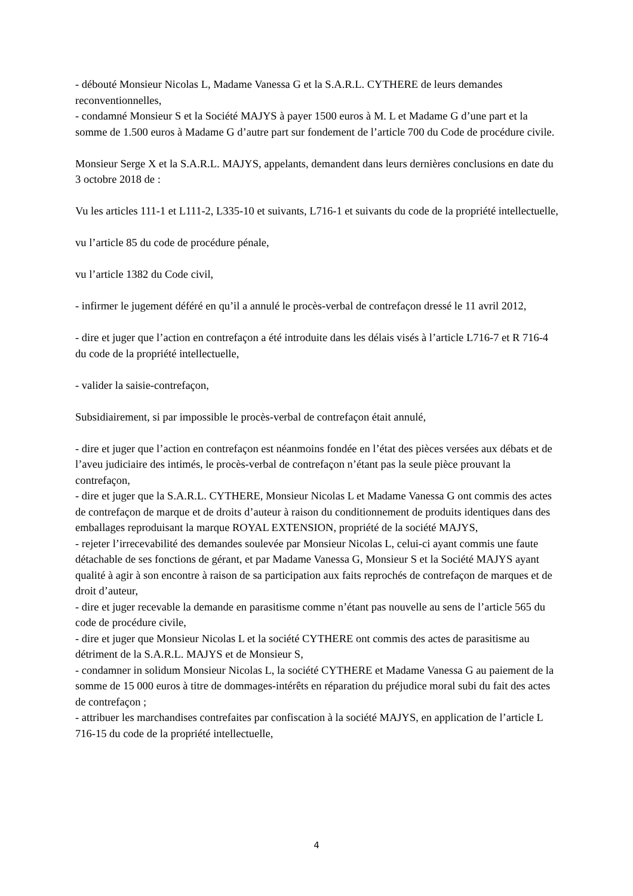- débouté Monsieur Nicolas L, Madame Vanessa G et la S.A.R.L. CYTHERE de leurs demandes reconventionnelles,
- condamné Monsieur S et la Société MAJYS à payer 1500 euros à M. L et Madame G d’une part et la somme de 1.500 euros à Madame G d’autre part sur fondement de l’article 700 du Code de procédure civile.
Monsieur Serge X et la S.A.R.L. MAJYS, appelants, demandent dans leurs dernières conclusions en date du 3 octobre 2018 de :
Vu les articles 111-1 et L111-2, L335-10 et suivants, L716-1 et suivants du code de la propriété intellectuelle,
vu l’article 85 du code de procédure pénale,
vu l’article 1382 du Code civil,
- infirmer le jugement déféré en qu’il a annulé le procès-verbal de contrefaçon dressé le 11 avril 2012,
- dire et juger que l’action en contrefaçon a été introduite dans les délais visés à l’article L716-7 et R 716-4 du code de la propriété intellectuelle,
- valider la saisie-contrefaçon,
Subsidiairement, si par impossible le procès-verbal de contrefaçon était annulé,
- dire et juger que l’action en contrefaçon est néanmoins fondée en l’état des pièces versées aux débats et de l’aveu judiciaire des intimés, le procès-verbal de contrefaçon n’étant pas la seule pièce prouvant la contrefaçon,
- dire et juger que la S.A.R.L. CYTHERE, Monsieur Nicolas L et Madame Vanessa G ont commis des actes de contrefaçon de marque et de droits d’auteur à raison du conditionnement de produits identiques dans des emballages reproduisant la marque ROYAL EXTENSION, propriété de la société MAJYS,
- rejeter l’irrecevabilité des demandes soulevée par Monsieur Nicolas L, celui-ci ayant commis une faute détachable de ses fonctions de gérant, et par Madame Vanessa G, Monsieur S et la Société MAJYS ayant qualité à agir à son encontre à raison de sa participation aux faits reprochés de contrefaçon de marques et de droit d’auteur,
- dire et juger recevable la demande en parasitisme comme n’étant pas nouvelle au sens de l’article 565 du code de procédure civile,
- dire et juger que Monsieur Nicolas L et la société CYTHERE ont commis des actes de parasitisme au détriment de la S.A.R.L. MAJYS et de Monsieur S,
- condamner in solidum Monsieur Nicolas L, la société CYTHERE et Madame Vanessa G au paiement de la somme de 15 000 euros à titre de dommages-intérêts en réparation du préjudice moral subi du fait des actes de contrefaçon ;
- attribuer les marchandises contrefaites par confiscation à la société MAJYS, en application de l’article L 716-15 du code de la propriété intellectuelle,
4